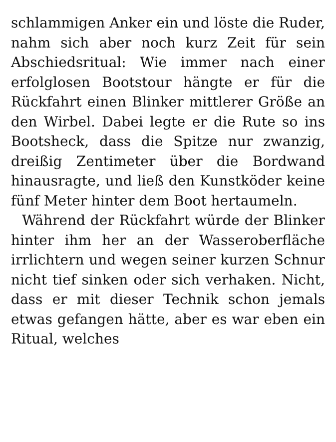schlammigen Anker ein und löste die Ruder, nahm sich aber noch kurz Zeit für sein Abschiedsritual: Wie immer nach einer erfolglosen Bootstour hängte er für die Rückfahrt einen Blinker mittlerer Größe an den Wirbel. Dabei legte er die Rute so ins Bootsheck, dass die Spitze nur zwanzig, dreißig Zentimeter über die Bordwand hinausragte, und ließ den Kunstköder keine fünf Meter hinter dem Boot hertaumeln.
Während der Rückfahrt würde der Blinker hinter ihm her an der Wasseroberfläche irrlichtern und wegen seiner kurzen Schnur nicht tief sinken oder sich verhaken. Nicht, dass er mit dieser Technik schon jemals etwas gefangen hätte, aber es war eben ein Ritual, welches